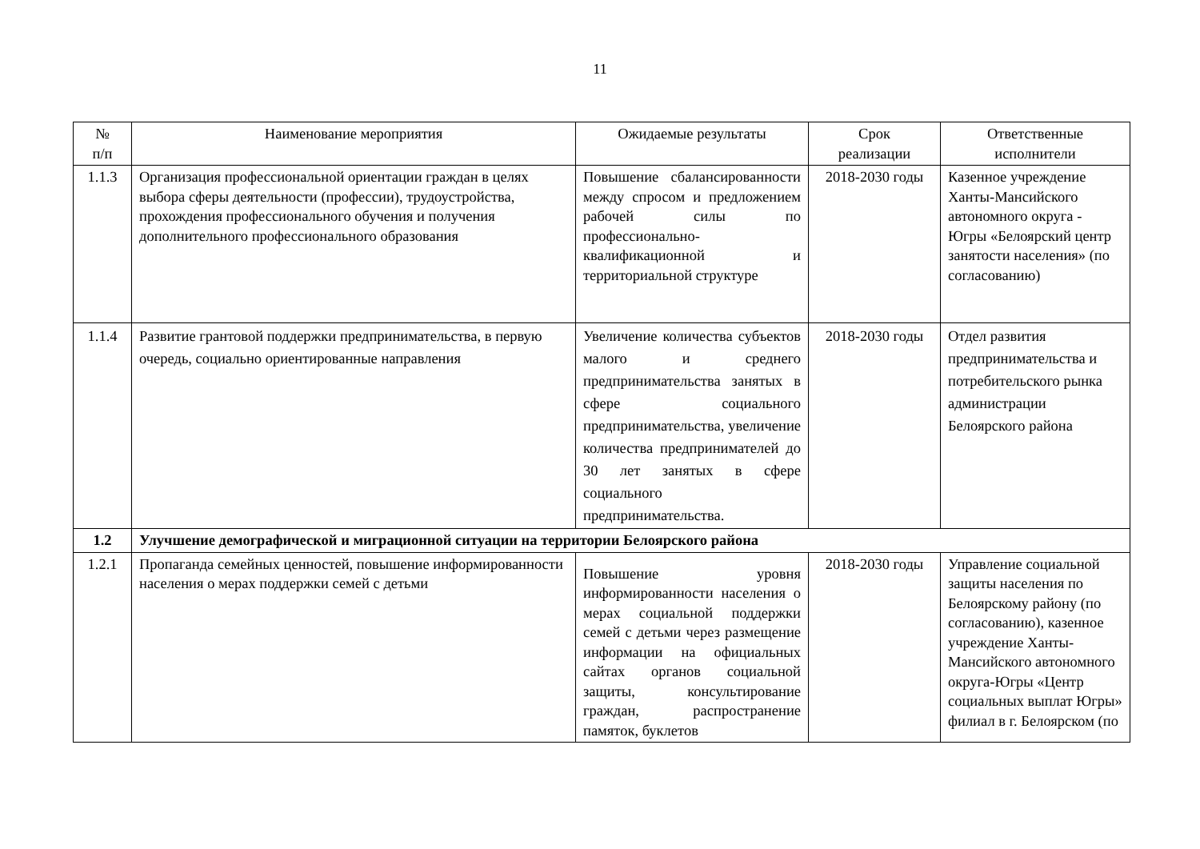11
| № п/п | Наименование мероприятия | Ожидаемые результаты | Срок реализации | Ответственные исполнители |
| --- | --- | --- | --- | --- |
| 1.1.3 | Организация профессиональной ориентации граждан в целях выбора сферы деятельности (профессии), трудоустройства, прохождения профессионального обучения и получения дополнительного профессионального образования | Повышение сбалансированности между спросом и предложением рабочей силы по профессионально-квалификационной и территориальной структуре | 2018-2030 годы | Казенное учреждение Ханты-Мансийского автономного округа - Югры «Белоярский центр занятости населения» (по согласованию) |
| 1.1.4 | Развитие грантовой поддержки предпринимательства, в первую очередь, социально ориентированные направления | Увеличение количества субъектов малого и среднего предпринимательства занятых в сфере социального предпринимательства, увеличение количества предпринимателей до 30 лет занятых в сфере социального предпринимательства. | 2018-2030 годы | Отдел развития предпринимательства и потребительского рынка администрации Белоярского района |
| 1.2 | Улучшение демографической и миграционной ситуации на территории Белоярского района | | | |
| 1.2.1 | Пропаганда семейных ценностей, повышение информированности населения о мерах поддержки семей с детьми | Повышение уровня информированности населения о мерах социальной поддержки семей с детьми через размещение информации на официальных сайтах органов социальной защиты, консультирование граждан, распространение памяток, буклетов | 2018-2030 годы | Управление социальной защиты населения по Белоярскому району (по согласованию), казенное учреждение Ханты-Мансийского автономного округа-Югры «Центр социальных выплат Югры» филиал в г. Белоярском (по |